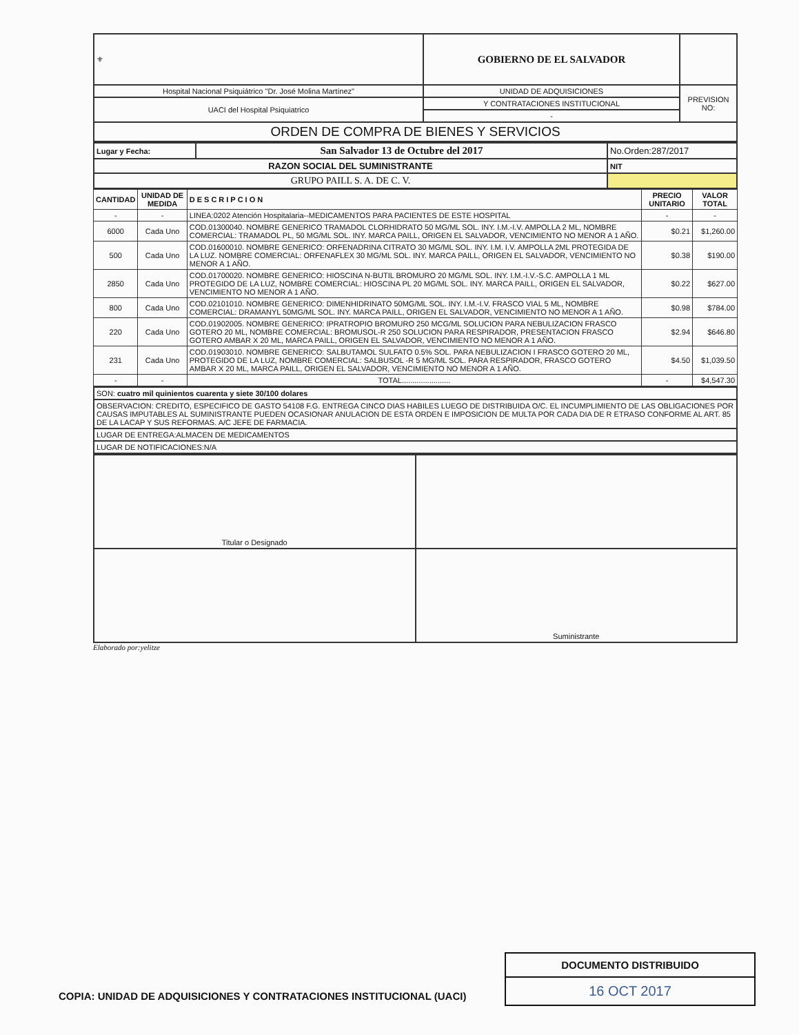| ⚜ | GOBIERNO DE EL SALVADOR | |
| Hospital Nacional Psiquiátrico "Dr. José Molina Martínez" | UNIDAD DE ADQUISICIONES | PREVISION NO: |
| UACI del Hospital Psiquiatrico | Y CONTRATACIONES INSTITUCIONAL | |
| | - | |
| ORDEN DE COMPRA DE BIENES Y SERVICIOS | | |
| Lugar y Fecha: | San Salvador 13 de Octubre del 2017 | No.Orden:287/2017 |
| RAZON SOCIAL DEL SUMINISTRANTE | | NIT |
| GRUPO PAILL S. A. DE C. V. | | |
| CANTIDAD | UNIDAD DE MEDIDA | DESCRIPCION | PRECIO UNITARIO | VALOR TOTAL |
| --- | --- | --- | --- | --- |
| - | - | LINEA:0202 Atención Hospitalaria--MEDICAMENTOS PARA PACIENTES DE ESTE HOSPITAL | - | - |
| 6000 | Cada Uno | COD.01300040. NOMBRE GENERICO TRAMADOL CLORHIDRATO 50 MG/ML SOL. INY. I.M.-I.V. AMPOLLA 2 ML, NOMBRE COMERCIAL: TRAMADOL PL, 50 MG/ML SOL. INY. MARCA PAILL, ORIGEN EL SALVADOR, VENCIMIENTO NO MENOR A 1 AÑO. | $0.21 | $1,260.00 |
| 500 | Cada Uno | COD.01600010. NOMBRE GENERICO: ORFENADRINA CITRATO 30 MG/ML SOL. INY. I.M. I.V. AMPOLLA 2ML PROTEGIDA DE LA LUZ. NOMBRE COMERCIAL: ORFENAFLEX 30 MG/ML SOL. INY. MARCA PAILL, ORIGEN EL SALVADOR, VENCIMIENTO NO MENOR A 1 AÑO. | $0.38 | $190.00 |
| 2850 | Cada Uno | COD.01700020. NOMBRE GENERICO: HIOSCINA N-BUTIL BROMURO 20 MG/ML SOL. INY. I.M.-I.V.-S.C. AMPOLLA 1 ML PROTEGIDO DE LA LUZ, NOMBRE COMERCIAL: HIOSCINA PL 20 MG/ML SOL. INY. MARCA PAILL, ORIGEN EL SALVADOR, VENCIMIENTO NO MENOR A 1 AÑO. | $0.22 | $627.00 |
| 800 | Cada Uno | COD.02101010. NOMBRE GENERICO: DIMENHIDRINATO 50MG/ML SOL. INY. I.M.-I.V. FRASCO VIAL 5 ML, NOMBRE COMERCIAL: DRAMANYL 50MG/ML SOL. INY. MARCA PAILL, ORIGEN EL SALVADOR, VENCIMIENTO NO MENOR A 1 AÑO. | $0.98 | $784.00 |
| 220 | Cada Uno | COD.01902005. NOMBRE GENERICO: IPRATROPIO BROMURO 250 MCG/ML SOLUCION PARA NEBULIZACION FRASCO GOTERO 20 ML, NOMBRE COMERCIAL: BROMUSOL-R 250 SOLUCION PARA RESPIRADOR, PRESENTACION FRASCO GOTERO AMBAR X 20 ML, MARCA PAILL, ORIGEN EL SALVADOR, VENCIMIENTO NO MENOR A 1 AÑO. | $2.94 | $646.80 |
| 231 | Cada Uno | COD.01903010. NOMBRE GENERICO: SALBUTAMOL SULFATO 0.5% SOL. PARA NEBULIZACION I FRASCO GOTERO 20 ML, PROTEGIDO DE LA LUZ, NOMBRE COMERCIAL: SALBUSOL -R 5 MG/ML SOL. PARA RESPIRADOR, FRASCO GOTERO AMBAR X 20 ML, MARCA PAILL, ORIGEN EL SALVADOR, VENCIMIENTO NO MENOR A 1 AÑO. | $4.50 | $1,039.50 |
| - | - | TOTAL....................... | - | $4,547.30 |
| SON: cuatro mil quinientos cuarenta y siete 30/100 dolares |
| OBSERVACION: CREDITO, ESPECIFICO DE GASTO 54108 F.G. ENTREGA CINCO DIAS HABILES LUEGO DE DISTRIBUIDA O/C. EL INCUMPLIMIENTO DE LAS OBLIGACIONES POR CAUSAS IMPUTABLES AL SUMINISTRANTE PUEDEN OCASIONAR ANULACION DE ESTA ORDEN E IMPOSICION DE MULTA POR CADA DIA DE R ETRASO CONFORME AL ART. 85 DE LA LACAP Y SUS REFORMAS. A/C JEFE DE FARMACIA. |
| LUGAR DE ENTREGA:ALMACEN DE MEDICAMENTOS |
| LUGAR DE NOTIFICACIONES:N/A |
| Titular o Designado | |
| | Suministrante |
Elaborado por:yelitze
COPIA: UNIDAD DE ADQUISICIONES Y CONTRATACIONES INSTITUCIONAL (UACI)
DOCUMENTO DISTRIBUIDO
16 OCT 2017